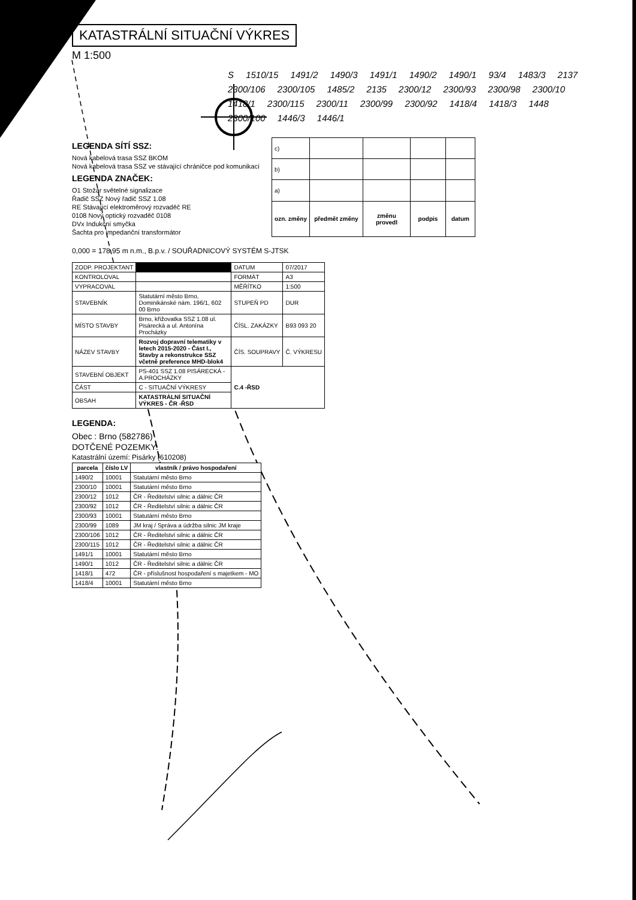KATASTRÁLNÍ SITUAČNÍ VÝKRES
M 1:500
S 1510/15 1491/2 1490/3 1491/1 1490/2 1490/1 93/4 1483/3 2137 2300/106 2300/105 1485/2 2135 2300/12 2300/93 2300/98 2300/10 1418/1 2300/115 2300/11 2300/99 2300/92 1418/4 1418/3 1448 2300/100 1446/3 1446/1
LEGENDA SÍTÍ SSZ:
Nová kabelová trasa SSZ BKOM
Nová kabelová trasa SSZ ve stávající chráničce pod komunikací
LEGENDA ZNAČEK:
O1 Stožár světelné signalizace
Řadič SSZ Nový řadič SSZ 1.08
RE Stávající elektroměrový rozvaděč RE
0108 Nový optický rozvaděč 0108
DVx Indukční smyčka
Šachta pro impedanční transformátor
| c) | | | | |
| b) | | | | |
| a) | | | | |
| ozn. změny | předmět změny | změnu provedl | podpis | datum |
0,000 = 178,95 m n.m., B.p.v. / SOUŘADNICOVÝ SYSTÉM S-JTSK
| ZODP. PROJEKTANT | | DATUM | 07/2017 |
| KONTROLOVAL | | FORMÁT | A3 |
| VYPRACOVAL | | MĚŘÍTKO | 1:500 |
| STAVEBNÍK | Statutární město Brno, Dominikánské nám. 196/1, 602 00 Brno | STUPEŇ PD | DUR |
| MÍSTO STAVBY | Brno, křižovatka SSZ 1.08 ul. Pisárecká a ul. Antonína Procházky | ČÍSL. ZAKÁZKY | B93 093 20 |
| NÁZEV STAVBY | Rozvoj dopravní telematiky v letech 2015-2020 - Část I., Stavby a rekonstrukce SSZ včetně preference MHD-blok4 | ČÍS. SOUPRAVY | Č. VÝKRESU |
| STAVEBNÍ OBJEKT | PS-401 SSZ 1.08 PISÁRECKÁ - A.PROCHÁZKY | C.4 -ŘSD | |
| ČÁST | C - SITUAČNÍ VÝKRESY | | |
| OBSAH | KATASTRÁLNÍ SITUAČNÍ VÝKRES - ČR -ŘSD | | |
LEGENDA:
Obec : Brno (582786)
DOTČENÉ POZEMKY:
Katastrální území: Pisárky (610208)
| parcela | číslo LV | vlastník / právo hospodaření |
| --- | --- | --- |
| 1490/2 | 10001 | Statutární město Brno |
| 2300/10 | 10001 | Statutární město Brno |
| 2300/12 | 1012 | ČR - Ředitelství silnic a dálnic ČR |
| 2300/92 | 1012 | ČR - Ředitelství silnic a dálnic ČR |
| 2300/93 | 10001 | Statutární město Brno |
| 2300/99 | 1089 | JM kraj / Správa a údržba silnic JM kraje |
| 2300/106 | 1012 | ČR - Ředitelství silnic a dálnic ČR |
| 2300/115 | 1012 | ČR - Ředitelství silnic a dálnic ČR |
| 1491/1 | 10001 | Statutární město Brno |
| 1490/1 | 1012 | ČR - Ředitelství silnic a dálnic ČR |
| 1418/1 | 472 | ČR - příslušnost hospodaření s majetkem - MO |
| 1418/4 | 10001 | Statutární město Brno |